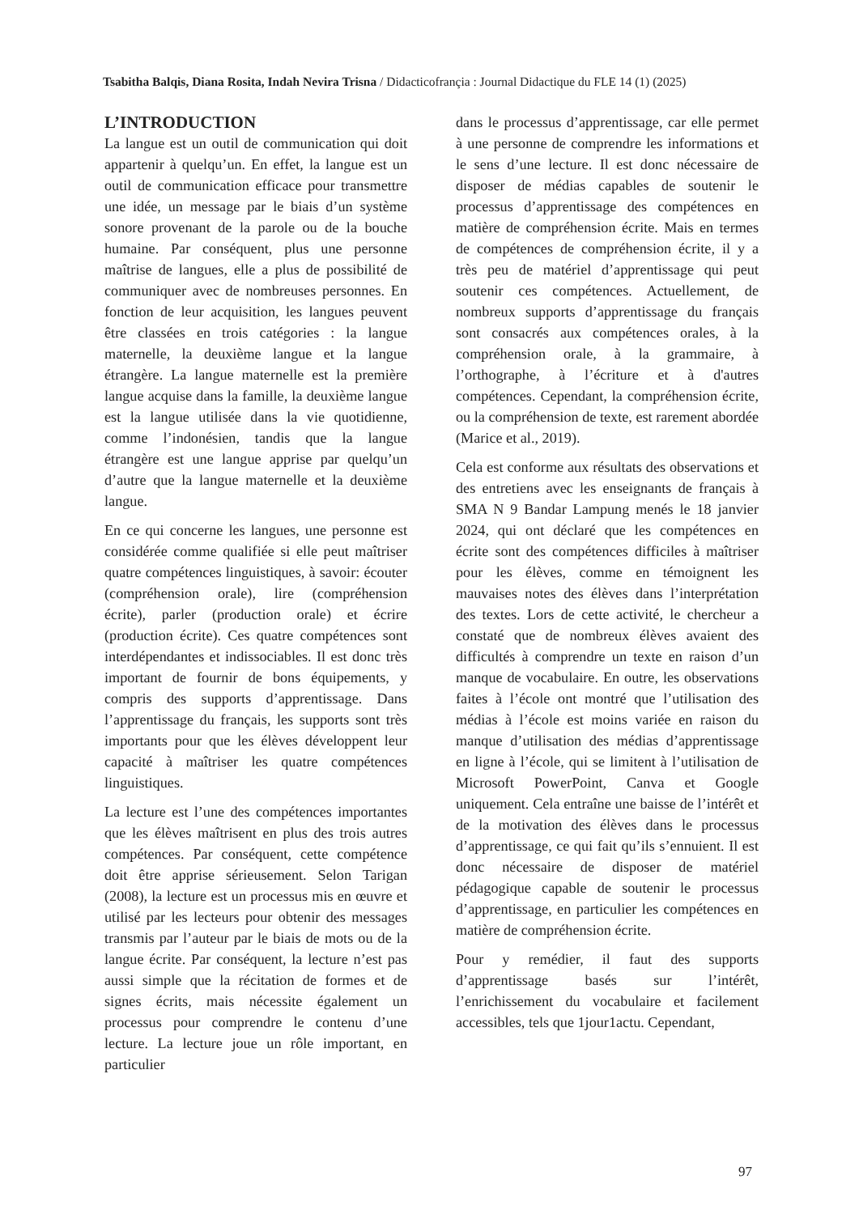Tsabitha Balqis, Diana Rosita, Indah Nevira Trisna / Didacticofrançia : Journal Didactique du FLE 14 (1) (2025)
L’INTRODUCTION
La langue est un outil de communication qui doit appartenir à quelqu’un. En effet, la langue est un outil de communication efficace pour transmettre une idée, un message par le biais d’un système sonore provenant de la parole ou de la bouche humaine. Par conséquent, plus une personne maîtrise de langues, elle a plus de possibilité de communiquer avec de nombreuses personnes. En fonction de leur acquisition, les langues peuvent être classées en trois catégories : la langue maternelle, la deuxième langue et la langue étrangère. La langue maternelle est la première langue acquise dans la famille, la deuxième langue est la langue utilisée dans la vie quotidienne, comme l’indonésien, tandis que la langue étrangère est une langue apprise par quelqu’un d’autre que la langue maternelle et la deuxième langue.
En ce qui concerne les langues, une personne est considérée comme qualifiée si elle peut maîtriser quatre compétences linguistiques, à savoir: écouter (compréhension orale), lire (compréhension écrite), parler (production orale) et écrire (production écrite). Ces quatre compétences sont interdépendantes et indissociables. Il est donc très important de fournir de bons équipements, y compris des supports d’apprentissage. Dans l’apprentissage du français, les supports sont très importants pour que les élèves développent leur capacité à maîtriser les quatre compétences linguistiques.
La lecture est l’une des compétences importantes que les élèves maîtrisent en plus des trois autres compétences. Par conséquent, cette compétence doit être apprise sérieusement. Selon Tarigan (2008), la lecture est un processus mis en œuvre et utilisé par les lecteurs pour obtenir des messages transmis par l’auteur par le biais de mots ou de la langue écrite. Par conséquent, la lecture n’est pas aussi simple que la récitation de formes et de signes écrits, mais nécessite également un processus pour comprendre le contenu d’une lecture. La lecture joue un rôle important, en particulier
dans le processus d’apprentissage, car elle permet à une personne de comprendre les informations et le sens d’une lecture. Il est donc nécessaire de disposer de médias capables de soutenir le processus d’apprentissage des compétences en matière de compréhension écrite. Mais en termes de compétences de compréhension écrite, il y a très peu de matériel d’apprentissage qui peut soutenir ces compétences. Actuellement, de nombreux supports d’apprentissage du français sont consacrés aux compétences orales, à la compréhension orale, à la grammaire, à l’orthographe, à l’écriture et à d'autres compétences. Cependant, la compréhension écrite, ou la compréhension de texte, est rarement abordée (Marice et al., 2019).
Cela est conforme aux résultats des observations et des entretiens avec les enseignants de français à SMA N 9 Bandar Lampung menés le 18 janvier 2024, qui ont déclaré que les compétences en écrite sont des compétences difficiles à maîtriser pour les élèves, comme en témoignent les mauvaises notes des élèves dans l’interprétation des textes. Lors de cette activité, le chercheur a constaté que de nombreux élèves avaient des difficultés à comprendre un texte en raison d’un manque de vocabulaire. En outre, les observations faites à l’école ont montré que l’utilisation des médias à l’école est moins variée en raison du manque d’utilisation des médias d’apprentissage en ligne à l’école, qui se limitent à l’utilisation de Microsoft PowerPoint, Canva et Google uniquement. Cela entraîne une baisse de l’intérêt et de la motivation des élèves dans le processus d’apprentissage, ce qui fait qu’ils s’ennuient. Il est donc nécessaire de disposer de matériel pédagogique capable de soutenir le processus d’apprentissage, en particulier les compétences en matière de compréhension écrite.
Pour y remédier, il faut des supports d’apprentissage basés sur l’intérêt, l’enrichissement du vocabulaire et facilement accessibles, tels que 1jour1actu. Cependant,
97